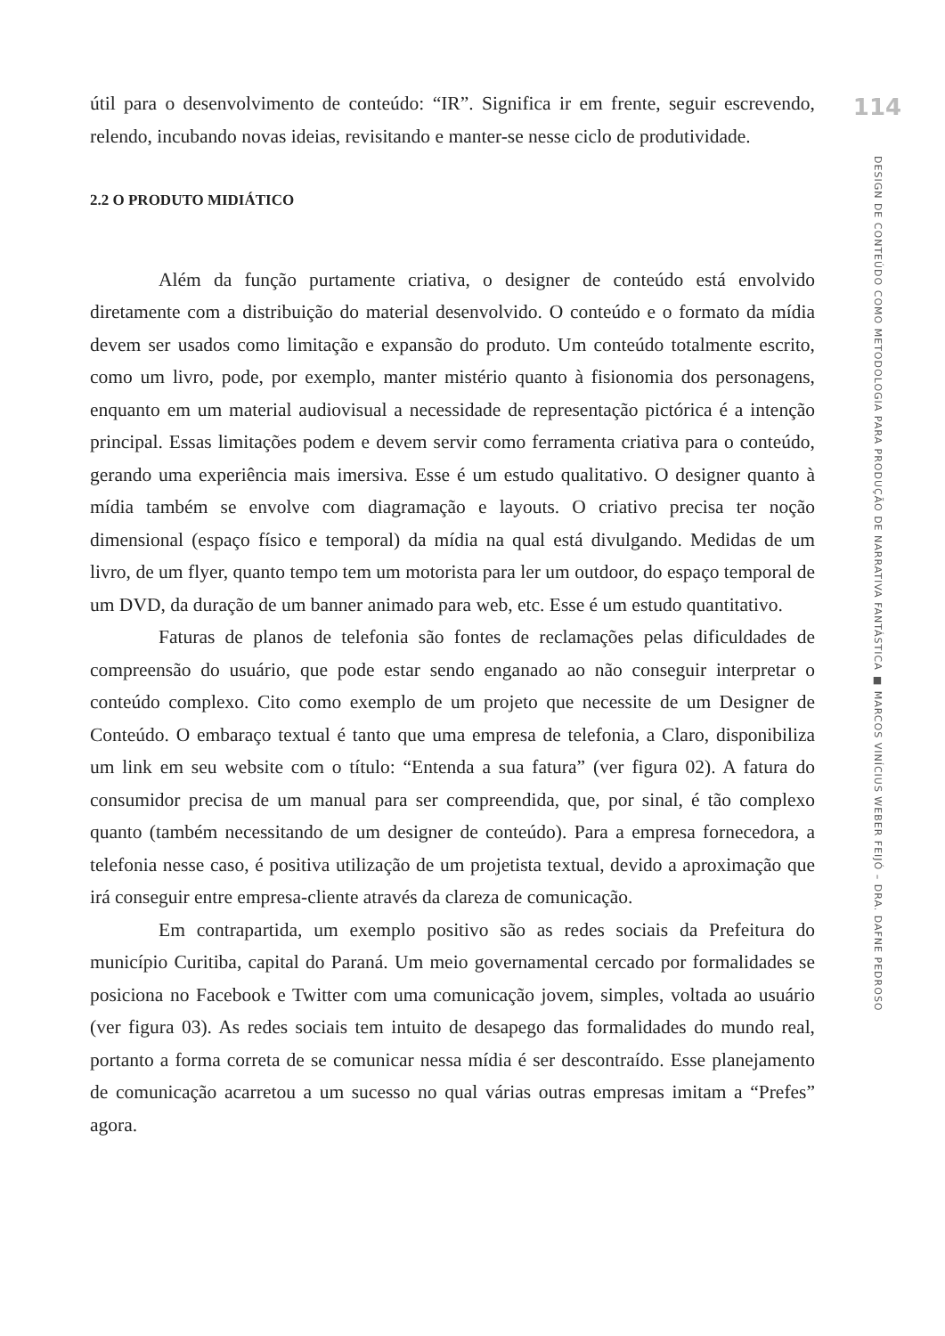útil para o desenvolvimento de conteúdo: “IR”. Significa ir em frente, seguir escrevendo, relendo, incubando novas ideias, revisitando e manter-se nesse ciclo de produtividade.
2.2 O PRODUTO MIDIÁTICO
Além da função purtamente criativa, o designer de conteúdo está envolvido diretamente com a distribuição do material desenvolvido. O conteúdo e o formato da mídia devem ser usados como limitação e expansão do produto. Um conteúdo totalmente escrito, como um livro, pode, por exemplo, manter mistério quanto à fisionomia dos personagens, enquanto em um material audiovisual a necessidade de representação pictórica é a intenção principal. Essas limitações podem e devem servir como ferramenta criativa para o conteúdo, gerando uma experiência mais imersiva. Esse é um estudo qualitativo. O designer quanto à mídia também se envolve com diagramação e layouts. O criativo precisa ter noção dimensional (espaço físico e temporal) da mídia na qual está divulgando. Medidas de um livro, de um flyer, quanto tempo tem um motorista para ler um outdoor, do espaço temporal de um DVD, da duração de um banner animado para web, etc. Esse é um estudo quantitativo.
Faturas de planos de telefonia são fontes de reclamações pelas dificuldades de compreensão do usuário, que pode estar sendo enganado ao não conseguir interpretar o conteúdo complexo. Cito como exemplo de um projeto que necessite de um Designer de Conteúdo. O embaraço textual é tanto que uma empresa de telefonia, a Claro, disponibiliza um link em seu website com o título: “Entenda a sua fatura” (ver figura 02). A fatura do consumidor precisa de um manual para ser compreendida, que, por sinal, é tão complexo quanto (também necessitando de um designer de conteúdo). Para a empresa fornecedora, a telefonia nesse caso, é positiva utilização de um projetista textual, devido a aproximação que irá conseguir entre empresa-cliente através da clareza de comunicação.
Em contrapartida, um exemplo positivo são as redes sociais da Prefeitura do município Curitiba, capital do Paraná. Um meio governamental cercado por formalidades se posiciona no Facebook e Twitter com uma comunicação jovem, simples, voltada ao usuário (ver figura 03). As redes sociais tem intuito de desapego das formalidades do mundo real, portanto a forma correta de se comunicar nessa mídia é ser descontraído. Esse planejamento de comunicação acarretou a um sucesso no qual várias outras empresas imitam a “Prefes” agora.
114
DESIGN DE CONTEÚDO COMO METODOLOGIA PARA PRODUÇÃO DE NARRATIVA FANTÁSTICA ■ MARCOS VINÍCIUS WEBER FEIJÓ – DRA. DAFNE PEDROSO